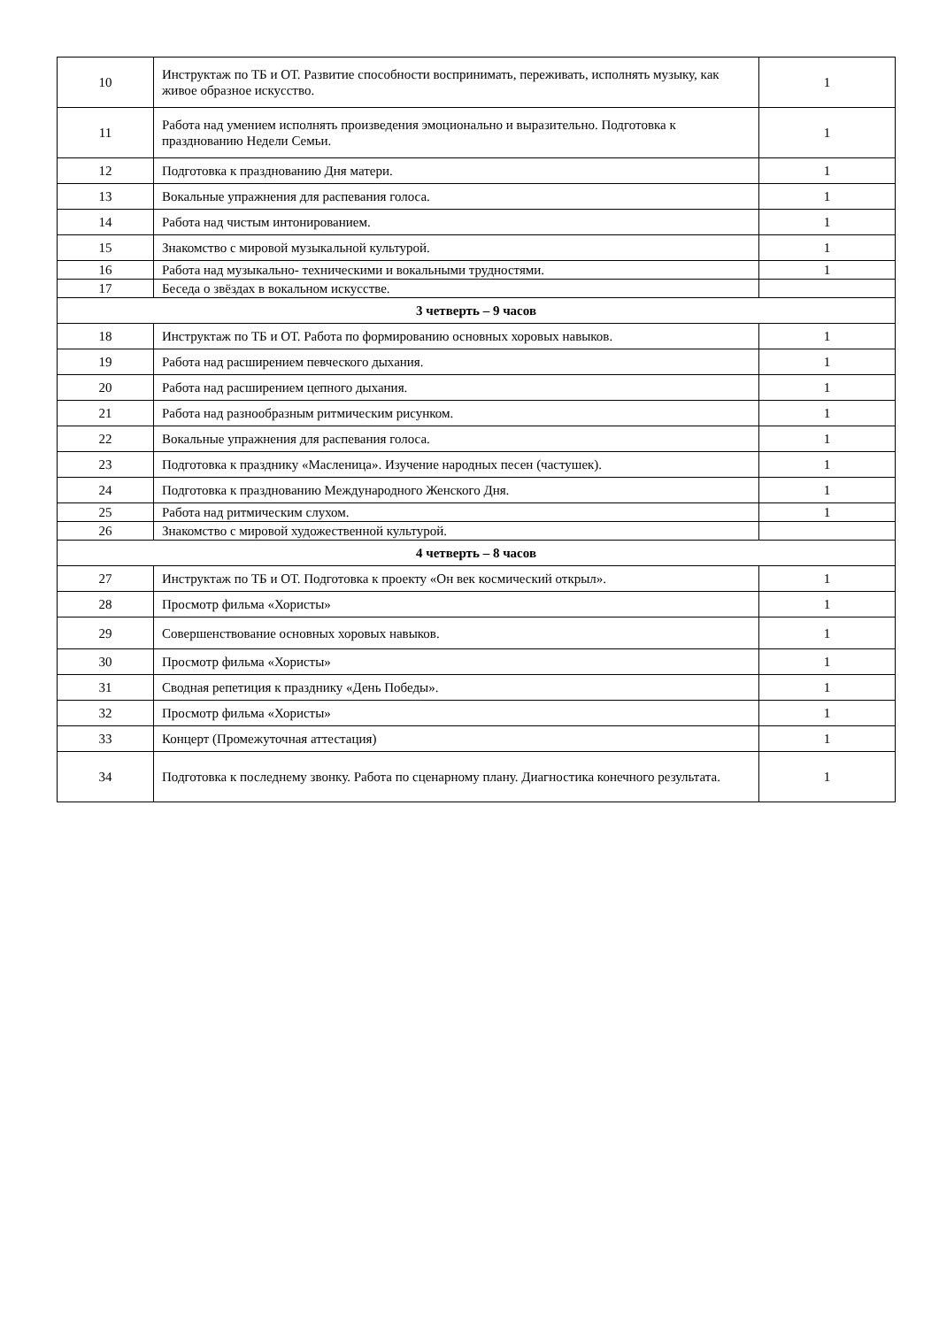| 10 | Инструктаж по ТБ и ОТ. Развитие способности воспринимать, переживать, исполнять музыку, как живое образное искусство. | 1 |
| 11 | Работа над умением исполнять произведения эмоционально и выразительно. Подготовка к празднованию Недели Семьи. | 1 |
| 12 | Подготовка к празднованию Дня матери. | 1 |
| 13 | Вокальные упражнения для распевания голоса. | 1 |
| 14 | Работа над чистым интонированием. | 1 |
| 15 | Знакомство с мировой музыкальной культурой. | 1 |
| 16 | Работа над музыкально- техническими и вокальными трудностями. | 1 |
| 17 | Беседа о звёздах в вокальном искусстве. | |
| 3 четверть – 9 часов | | |
| 18 | Инструктаж по ТБ и ОТ. Работа по формированию основных хоровых навыков. | 1 |
| 19 | Работа над расширением певческого дыхания. | 1 |
| 20 | Работа над расширением цепного дыхания. | 1 |
| 21 | Работа над разнообразным ритмическим рисунком. | 1 |
| 22 | Вокальные упражнения для распевания голоса. | 1 |
| 23 | Подготовка к празднику «Масленица». Изучение народных песен (частушек). | 1 |
| 24 | Подготовка к празднованию Международного Женского Дня. | 1 |
| 25 | Работа над ритмическим слухом. | 1 |
| 26 | Знакомство с мировой художественной культурой. | |
| 4 четверть – 8 часов | | |
| 27 | Инструктаж по ТБ и ОТ. Подготовка к проекту «Он век космический открыл». | 1 |
| 28 | Просмотр фильма «Хористы» | 1 |
| 29 | Совершенствование основных хоровых навыков. | 1 |
| 30 | Просмотр фильма «Хористы» | 1 |
| 31 | Сводная репетиция к празднику «День Победы». | 1 |
| 32 | Просмотр фильма «Хористы» | 1 |
| 33 | Концерт (Промежуточная аттестация) | 1 |
| 34 | Подготовка к последнему звонку. Работа по сценарному плану. Диагностика конечного результата. | 1 |